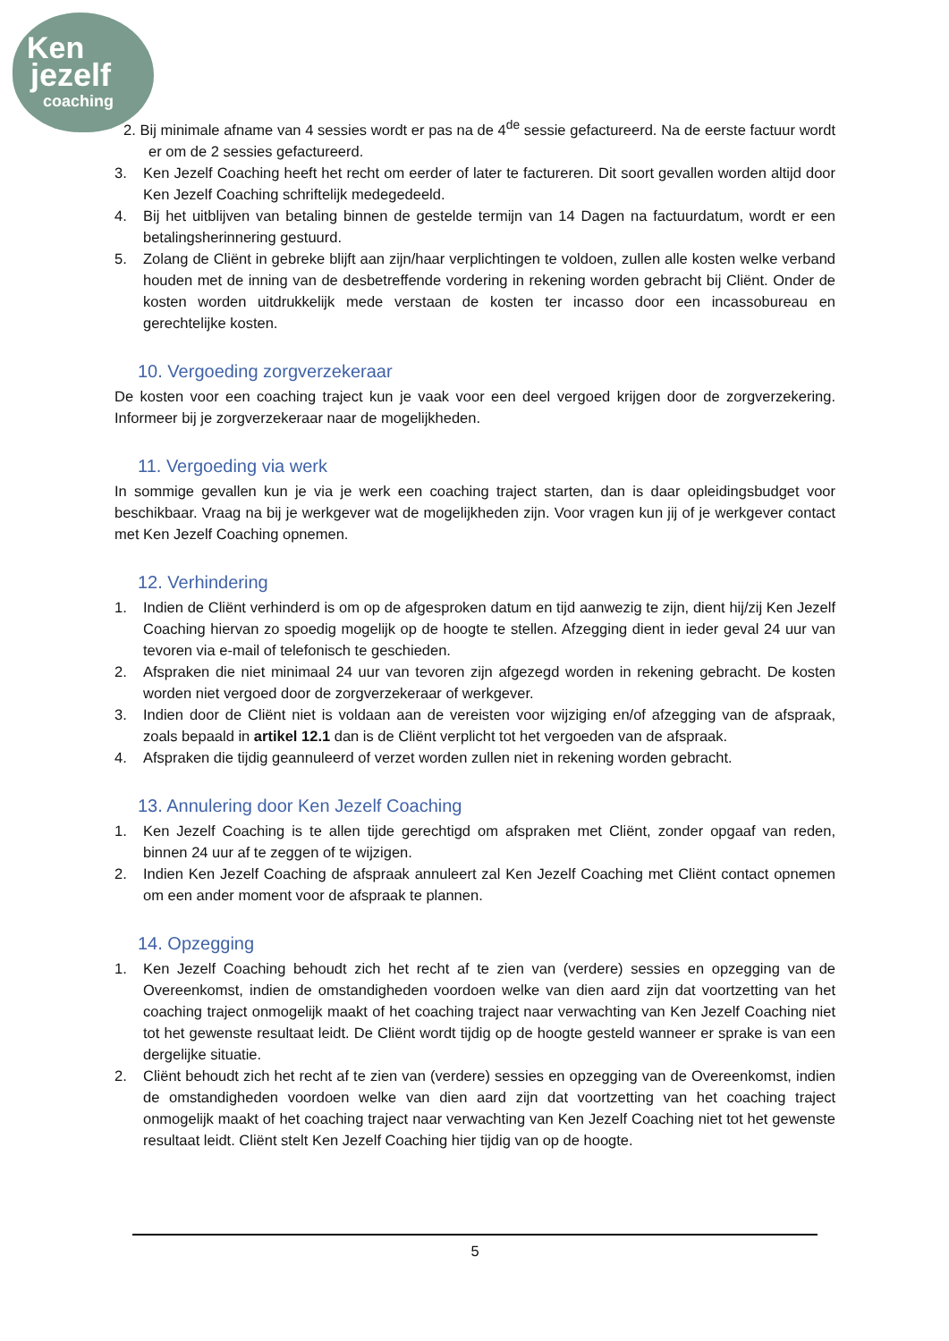Ken
jezelf
coaching
2. Bij minimale afname van 4 sessies wordt er pas na de 4<sup>de</sup> sessie gefactureerd. Na de eerste factuur wordt er om de 2 sessies gefactureerd.
3. Ken Jezelf Coaching heeft het recht om eerder of later te factureren. Dit soort gevallen worden altijd door Ken Jezelf Coaching schriftelijk medegedeeld.
4. Bij het uitblijven van betaling binnen de gestelde termijn van 14 Dagen na factuurdatum, wordt er een betalingsherinnering gestuurd.
5. Zolang de Cliënt in gebreke blijft aan zijn/haar verplichtingen te voldoen, zullen alle kosten welke verband houden met de inning van de desbetreffende vordering in rekening worden gebracht bij Cliënt. Onder de kosten worden uitdrukkelijk mede verstaan de kosten ter incasso door een incassobureau en gerechtelijke kosten.
10. Vergoeding zorgverzekeraar
De kosten voor een coaching traject kun je vaak voor een deel vergoed krijgen door de zorgverzekering. Informeer bij je zorgverzekeraar naar de mogelijkheden.
11. Vergoeding via werk
In sommige gevallen kun je via je werk een coaching traject starten, dan is daar opleidingsbudget voor beschikbaar. Vraag na bij je werkgever wat de mogelijkheden zijn. Voor vragen kun jij of je werkgever contact met Ken Jezelf Coaching opnemen.
12. Verhindering
1. Indien de Cliënt verhinderd is om op de afgesproken datum en tijd aanwezig te zijn, dient hij/zij Ken Jezelf Coaching hiervan zo spoedig mogelijk op de hoogte te stellen. Afzegging dient in ieder geval 24 uur van tevoren via e-mail of telefonisch te geschieden.
2. Afspraken die niet minimaal 24 uur van tevoren zijn afgezegd worden in rekening gebracht. De kosten worden niet vergoed door de zorgverzekeraar of werkgever.
3. Indien door de Cliënt niet is voldaan aan de vereisten voor wijziging en/of afzegging van de afspraak, zoals bepaald in artikel 12.1 dan is de Cliënt verplicht tot het vergoeden van de afspraak.
4. Afspraken die tijdig geannuleerd of verzet worden zullen niet in rekening worden gebracht.
13. Annulering door Ken Jezelf Coaching
1. Ken Jezelf Coaching is te allen tijde gerechtigd om afspraken met Cliënt, zonder opgaaf van reden, binnen 24 uur af te zeggen of te wijzigen.
2. Indien Ken Jezelf Coaching de afspraak annuleert zal Ken Jezelf Coaching met Cliënt contact opnemen om een ander moment voor de afspraak te plannen.
14. Opzegging
1. Ken Jezelf Coaching behoudt zich het recht af te zien van (verdere) sessies en opzegging van de Overeenkomst, indien de omstandigheden voordoen welke van dien aard zijn dat voortzetting van het coaching traject onmogelijk maakt of het coaching traject naar verwachting van Ken Jezelf Coaching niet tot het gewenste resultaat leidt. De Cliënt wordt tijdig op de hoogte gesteld wanneer er sprake is van een dergelijke situatie.
2. Cliënt behoudt zich het recht af te zien van (verdere) sessies en opzegging van de Overeenkomst, indien de omstandigheden voordoen welke van dien aard zijn dat voortzetting van het coaching traject onmogelijk maakt of het coaching traject naar verwachting van Ken Jezelf Coaching niet tot het gewenste resultaat leidt. Cliënt stelt Ken Jezelf Coaching hier tijdig van op de hoogte.
5